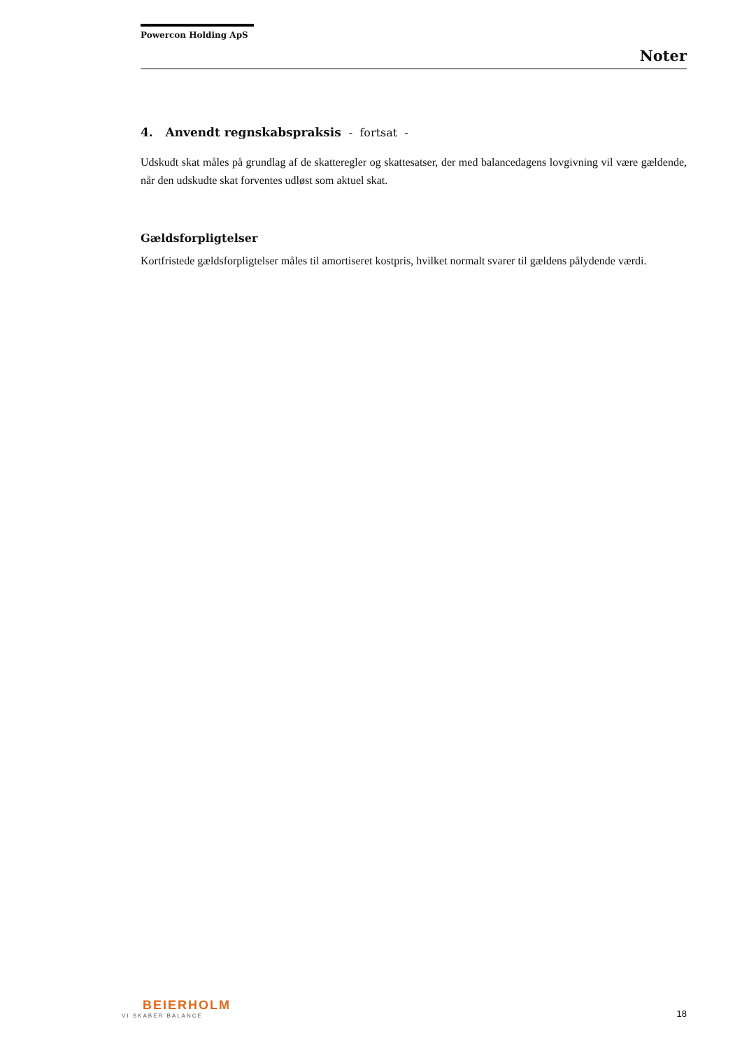Powercon Holding ApS
Noter
4. Anvendt regnskabspraksis - fortsat -
Udskudt skat måles på grundlag af de skatteregler og skattesatser, der med balancedagens lovgivning vil være gældende, når den udskudte skat forventes udløst som aktuel skat.
Gældsforpligtelser
Kortfristede gældsforpligtelser måles til amortiseret kostpris, hvilket normalt svarer til gældens pålydende værdi.
BEIERHOLM
VI SKABER BALANCE
18